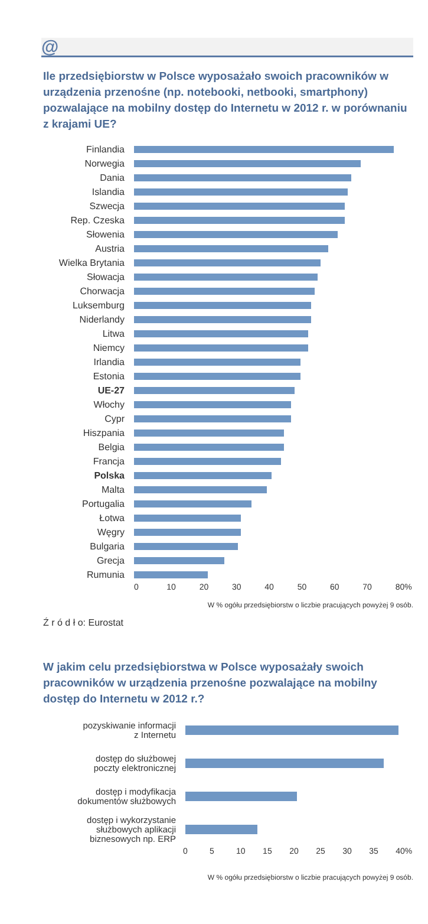@
Ile przedsiębiorstw w Polsce wyposażało swoich pracowników w urządzenia przenośne (np. notebooki, netbooki, smartphony) pozwalające na mobilny dostęp do Internetu w 2012 r. w porównaniu z krajami UE?
Finlandia
Norwegia
Dania
Islandia
Szwecja
Rep. Czeska
Słowenia
Austria
Wielka Brytania
Słowacja
Chorwacja
Luksemburg
Niderlandy
Litwa
Niemcy
Irlandia
Estonia
UE-27
Włochy
Cypr
Hiszpania
Belgia
Francja
Polska
Malta
Portugalia
Łotwa
Węgry
Bulgaria
Grecja
Rumunia
0 10 20 30 40 50 60 70 80%
W % ogółu przedsiębiorstw o liczbie pracujących powyżej 9 osób.
Ź r ó d ł o: Eurostat
W jakim celu przedsiębiorstwa w Polsce wyposażały swoich pracowników w urządzenia przenośne pozwalające na mobilny dostęp do Internetu w 2012 r.?
pozyskiwanie informacji
z Internetu
dostęp do służbowej
poczty elektronicznej
dostęp i modyfikacja
dokumentów służbowych
dostęp i wykorzystanie
służbowych aplikacji
biznesowych np. ERP
0 5 10 15 20 25 30 35 40%
W % ogółu przedsiębiorstw o liczbie pracujących powyżej 9 osób.